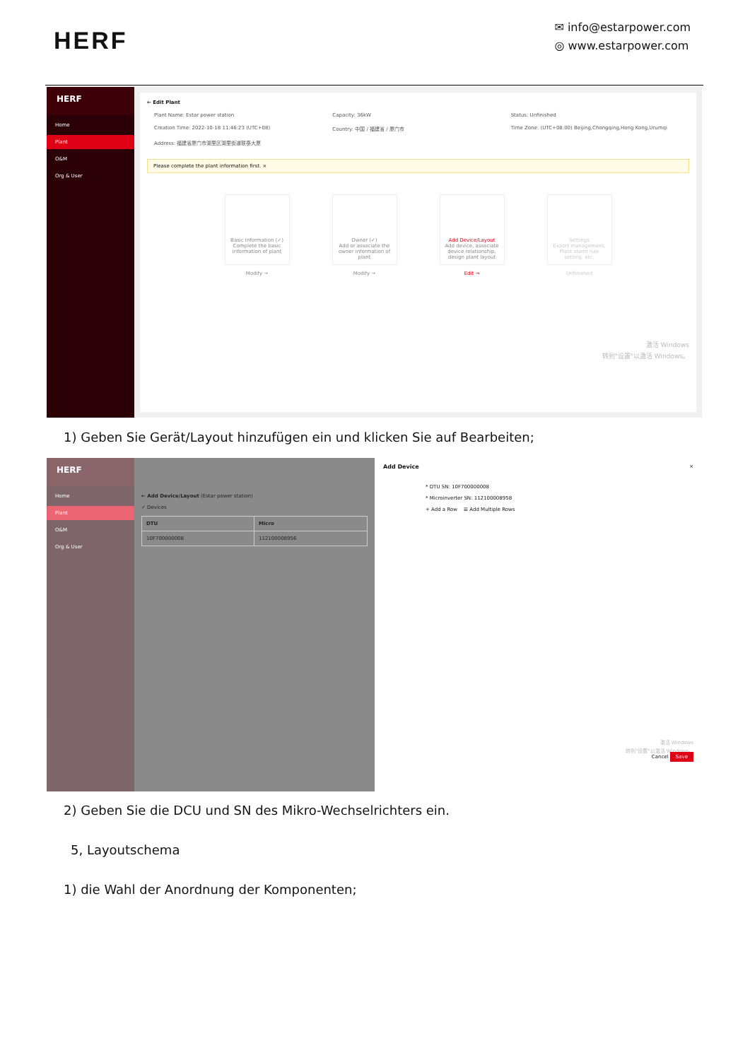HERF
✉ info@estarpower.com
◎ www.estarpower.com
HERF
Home
Plant
O&M
Org & User
← Edit Plant
Plant Name: Estar power station Capacity: 36kW Status: Unfinished Creation Time: 2022-10-18 11:46:23 (UTC+08) Country: 中国 / 福建省 / 厦门市 Time Zone: (UTC+08:00) Beijing,Chongqing,Hong Kong,Urumqi Address: 福建省厦门市湖里区湖里街道联泰大厦
Please complete the plant information first. ×
Basic Information (✓)
Complete the basic information of plant
Modify →
Owner (✓)
Add or associate the owner information of plant
Modify →
Add Device/Layout
Add device, associate device relationship, design plant layout
Edit →
Settings
Export management, Plant alarm rule setting, etc.
Unfinished
激活 Windows
转到"设置"以激活 Windows。
1) Geben Sie Gerät/Layout hinzufügen ein und klicken Sie auf Bearbeiten;
HERF
Home
Plant
O&M
Org & User
← Add Device/Layout (Estar power station)
✓ Devices
| DTU | Micro |
| --- | --- |
| 10F700000008 | 112100008956 |
Add Device ×
* DTU SN: 10F700000008
* Microinverter SN: 112100008958
+ Add a Row ☰ Add Multiple Rows
激活 Windows
转到"设置"以激活 Windows。
Cancel Save
2) Geben Sie die DCU und SN des Mikro-Wechselrichters ein.
5, Layoutschema
1) die Wahl der Anordnung der Komponenten;